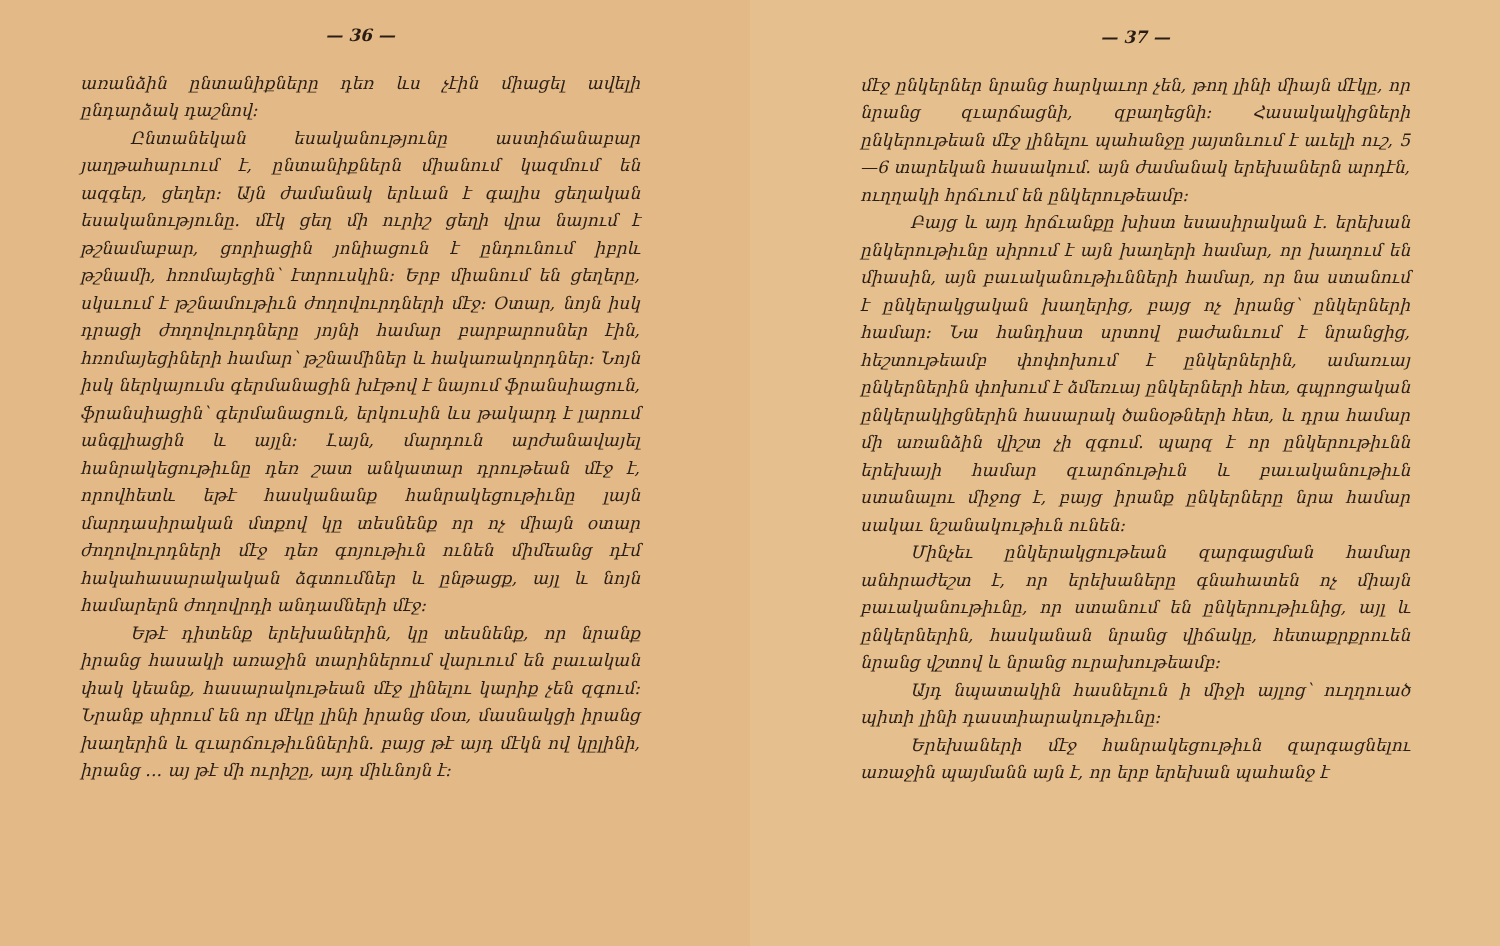— 36 —
առանձին ընտանիքները դեռ ևս չէին միացել ավելի ընդարձակ դաշնով։
Ընտանեկան եսականությունը աստիճանաբար յաղթահարւում է, ընտանիքներն միանում կազմում են ազգեր, ցեղեր։ Այն ժամանակ երևան է գալիս ցեղական եսականությունը. մէկ ցեղ մի ուրիշ ցեղի վրա նայում է թշնամաբար, ցորիացին յոնիացուն է ընդունում իբրև թշնամի, հռոմայեցին՝ էտրուսկին։ Երբ միանում են ցեղերը, սկսւում է թշնամութիւն ժողովուրդների մէջ։ Օտար, նոյն իսկ դրացի ժողովուրդները յոյնի համար բարբարոսներ էին, հռոմայեցիների համար՝ թշնամիներ և հակառակորդներ։ Նոյն իսկ ներկայումս գերմանացին խէթով է նայում ֆրանսիացուն, ֆրանսիացին՝ գերմանացուն, երկուսին ևս թակարդ է լարում անգլիացին և այլն։ Լայն, մարդուն արժանավայել հանրակեցութիւնը դեռ շատ անկատար դրութեան մէջ է, որովհետև եթէ հասկանանք հանրակեցութիւնը լայն մարդասիրական մտքով կը տեսնենք որ ոչ միայն օտար ժողովուրդների մէջ դեռ գոյութիւն ունեն միմեանց դէմ հակահասարակական ձգտումներ և ընթացք, այլ և նոյն համարերն ժողովրդի անդամների մէջ։
Եթէ դիտենք երեխաներին, կը տեսնենք, որ նրանք իրանց հասակի առաջին տարիներում վարւում են բաւական փակ կեանք, հասարակութեան մէջ լինելու կարիք չեն զգում։ Նրանք սիրում են որ մէկը լինի իրանց մօտ, մասնակցի իրանց խաղերին և զւարճութիւններին. բայց թէ այդ մէկն ով կըլինի, իրանց ․․․ այ թէ մի ուրիշը, այդ միևնոյն է։
— 37 —
մէջ ընկերներ նրանց հարկաւոր չեն, թող լինի միայն մէկը, որ նրանց զւարճացնի, զբաղեցնի։ Հասակակիցների ընկերութեան մէջ լինելու պահանջը յայտնւում է աւելի ուշ, 5—6 տարեկան հասակում. այն ժամանակ երեխաներն արդէն, ուղղակի հրճւում են ընկերութեամբ։
Բայց և այդ հրճւանքը խիստ եսասիրական է. երեխան ընկերութիւնը սիրում է այն խաղերի համար, որ խաղում են միասին, այն բաւականութիւնների համար, որ նա ստանում է ընկերակցական խաղերից, բայց ոչ իրանց՝ ընկերների համար։ Նա հանդիստ սրտով բաժանւում է նրանցից, հեշտութեամբ փոփոխում է ընկերներին, ամառւայ ընկերներին փոխում է ձմեռւայ ընկերների հետ, գպրոցական ընկերակիցներին հասարակ ծանօթների հետ, և դրա համար մի առանձին վիշտ չի զգում. պարզ է որ ընկերութիւնն երեխայի համար զւարճութիւն և բաւականութիւն ստանալու միջոց է, բայց իրանք ընկերները նրա համար սակաւ նշանակութիւն ունեն։
Մինչեւ ընկերակցութեան զարգացման համար անհրաժեշտ է, որ երեխաները գնահատեն ոչ միայն բաւականութիւնը, որ ստանում են ընկերութիւնից, այլ և ընկերներին, հասկանան նրանց վիճակը, հետաքրքրուեն նրանց վշտով և նրանց ուրախութեամբ։
Այդ նպատակին հասնելուն ի միջի այլոց՝ ուղղուած պիտի լինի դաստիարակութիւնը։
Երեխաների մէջ հանրակեցութիւն զարգացնելու առաջին պայմանն այն է, որ երբ երեխան պահանջ է